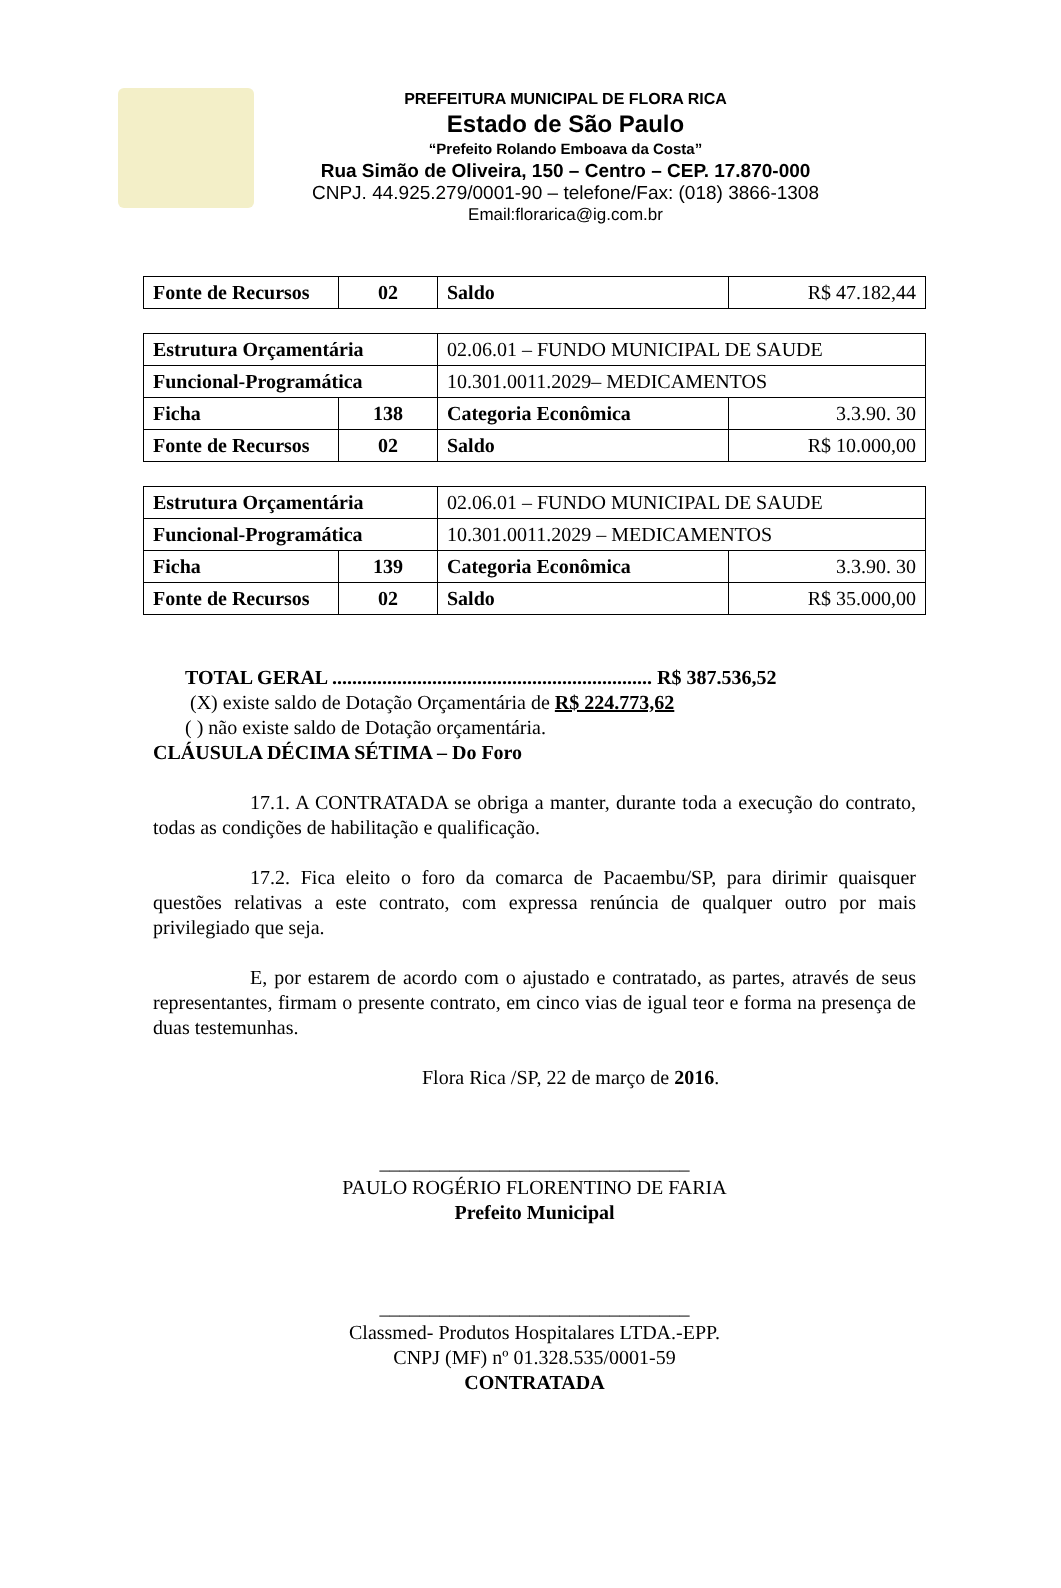PREFEITURA MUNICIPAL DE FLORA RICA
Estado de São Paulo
“Prefeito Rolando Emboava da Costa”
Rua Simão de Oliveira, 150 – Centro – CEP. 17.870-000
CNPJ. 44.925.279/0001-90 – telefone/Fax: (018) 3866-1308
Email:florarica@ig.com.br
| Fonte de Recursos | 02 | Saldo | R$ 47.182,44 |
| Estrutura Orçamentária | | 02.06.01 – FUNDO MUNICIPAL DE SAUDE | |
| Funcional-Programática | | 10.301.0011.2029– MEDICAMENTOS | |
| Ficha | 138 | Categoria Econômica | 3.3.90. 30 |
| Fonte de Recursos | 02 | Saldo | R$ 10.000,00 |
| Estrutura Orçamentária | | 02.06.01 – FUNDO MUNICIPAL DE SAUDE | |
| Funcional-Programática | | 10.301.0011.2029 – MEDICAMENTOS | |
| Ficha | 139 | Categoria Econômica | 3.3.90. 30 |
| Fonte de Recursos | 02 | Saldo | R$ 35.000,00 |
TOTAL GERAL ................................................................ R$ 387.536,52
(X) existe saldo de Dotação Orçamentária de R$ 224.773,62
( ) não existe saldo de Dotação orçamentária.
CLÁUSULA DÉCIMA SÉTIMA – Do Foro
17.1. A CONTRATADA se obriga a manter, durante toda a execução do contrato, todas as condições de habilitação e qualificação.
17.2. Fica eleito o foro da comarca de Pacaembu/SP, para dirimir quaisquer questões relativas a este contrato, com expressa renúncia de qualquer outro por mais privilegiado que seja.
E, por estarem de acordo com o ajustado e contratado, as partes, através de seus representantes, firmam o presente contrato, em cinco vias de igual teor e forma na presença de duas testemunhas.
Flora Rica /SP, 22 de março de 2016.
_______________________________
PAULO ROGÉRIO FLORENTINO DE FARIA
Prefeito Municipal
_______________________________
Classmed- Produtos Hospitalares LTDA.-EPP.
CNPJ (MF) nº 01.328.535/0001-59
CONTRATADA